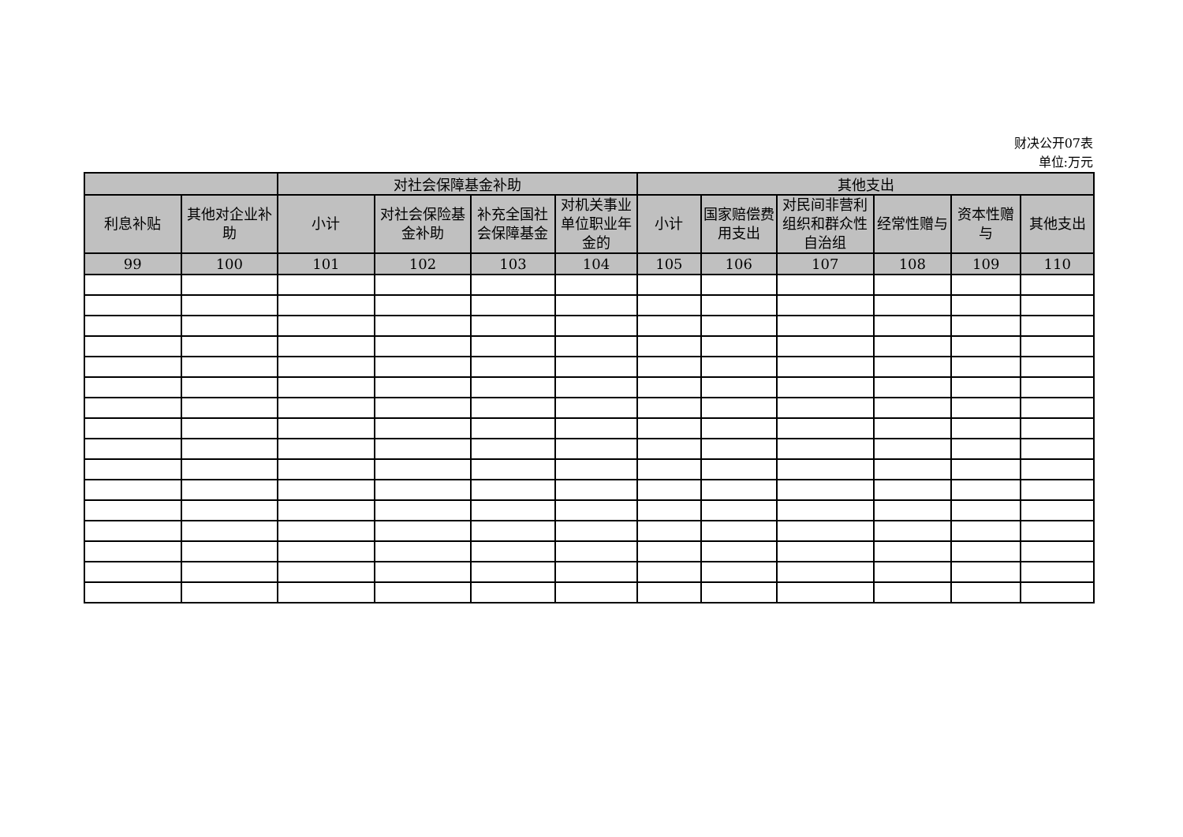财决公开07表
单位:万元
| | | 对社会保障基金补助 | | | | 其他支出 | | | | | |
| --- | --- | --- | --- | --- | --- | --- | --- | --- | --- | --- | --- |
| 利息补贴 | 其他对企业补助 | 小计 | 对社会保险基金补助 | 补充全国社会保障基金 | 对机关事业单位职业年金的 | 小计 | 国家赔偿费用支出 | 对民间非营利组织和群众性自治组 | 经常性赠与 | 资本性赠与 | 其他支出 |
| 99 | 100 | 101 | 102 | 103 | 104 | 105 | 106 | 107 | 108 | 109 | 110 |